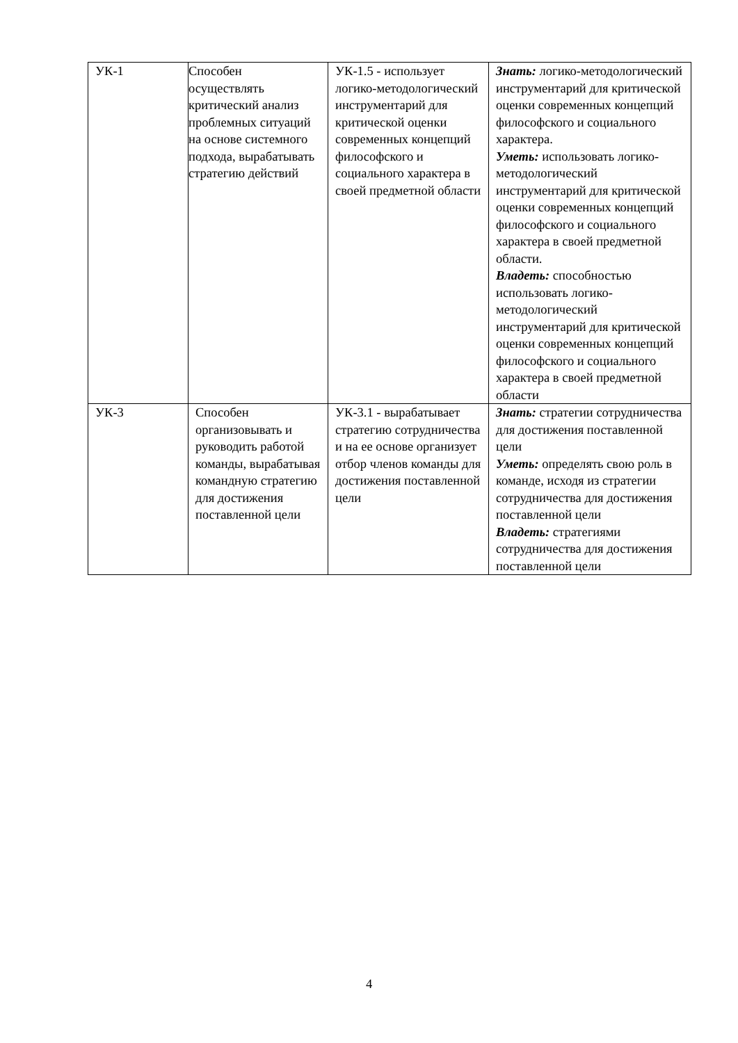| УК-1 | Способен осуществлять критический анализ проблемных ситуаций на основе системного подхода, вырабатывать стратегию действий | УК-1.5 - использует логико-методологический инструментарий для критической оценки современных концепций философского и социального характера в своей предметной области | Знать: логико-методологический инструментарий для критической оценки современных концепций философского и социального характера. Уметь: использовать логико-методологический инструментарий для критической оценки современных концепций философского и социального характера в своей предметной области. Владеть: способностью использовать логико-методологический инструментарий для критической оценки современных концепций философского и социального характера в своей предметной области |
| УК-3 | Способен организовывать и руководить работой команды, вырабатывая командную стратегию для достижения поставленной цели | УК-3.1 - вырабатывает стратегию сотрудничества и на ее основе организует отбор членов команды для достижения поставленной цели | Знать: стратегии сотрудничества для достижения поставленной цели Уметь: определять свою роль в команде, исходя из стратегии сотрудничества для достижения поставленной цели Владеть: стратегиями сотрудничества для достижения поставленной цели |
4